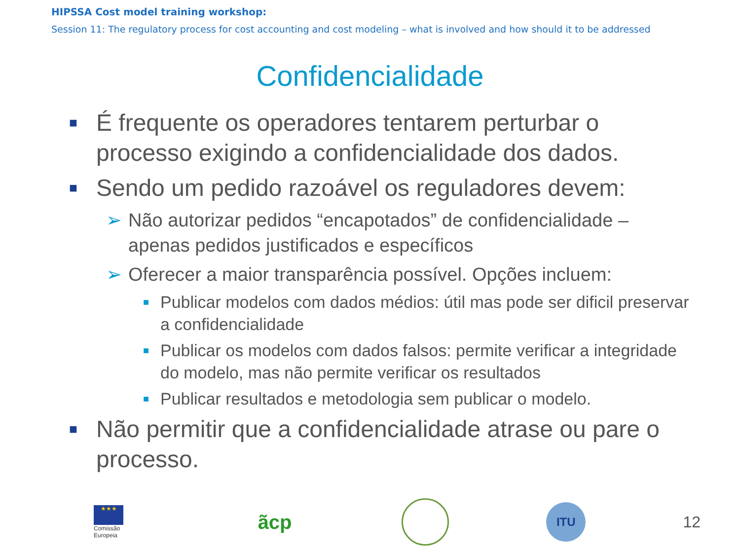HIPSSA Cost model training workshop:
Session 11: The regulatory process for cost accounting and cost modeling – what is involved and how should it to be addressed
Confidencialidade
■ É frequente os operadores tentarem perturbar o processo exigindo a confidencialidade dos dados.
■ Sendo um pedido razoável os reguladores devem:
➢ Não autorizar pedidos “encapotados” de confidencialidade – apenas pedidos justificados e específicos
➢ Oferecer a maior transparência possível. Opções incluem:
■ Publicar modelos com dados médios: útil mas pode ser dificil preservar a confidencialidade
■ Publicar os modelos com dados falsos: permite verificar a integridade do modelo, mas não permite verificar os resultados
■ Publicar resultados e metodologia sem publicar o modelo.
■ Não permitir que a confidencialidade atrase ou pare o processo.
★★★
Comissão
Europeia
ãcp
ITU
12